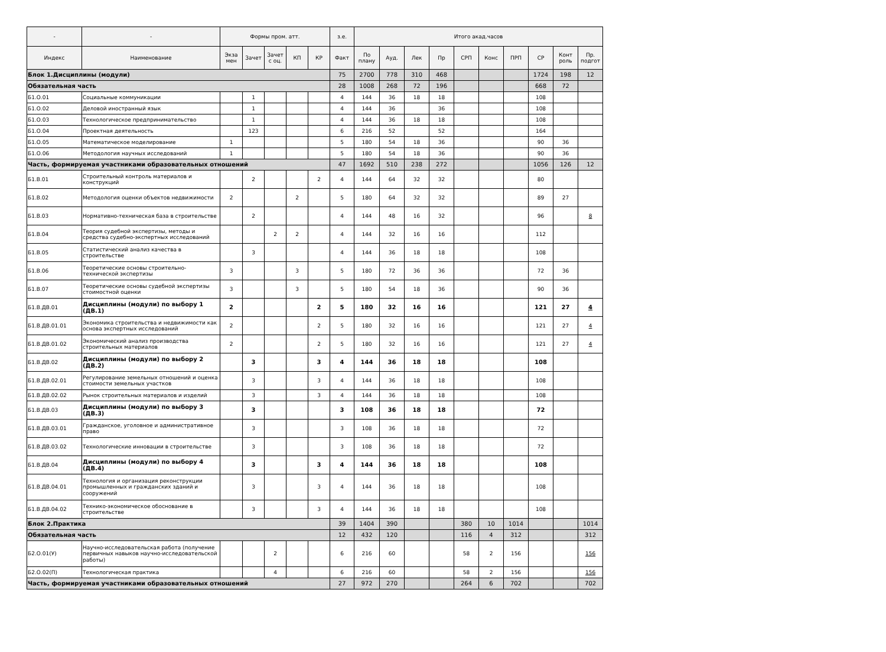| - | - | Формы пром. атт. | | | | | з.е. | Итого акад.часов | | | | | | | | | |
| --- | --- | --- | --- | --- | --- | --- | --- | --- | --- | --- | --- | --- | --- | --- | --- | --- | --- |
| Индекс | Наименование | Экза мен | Зачет | Зачет с оц. | КП | КР | Факт | По плану | Ауд. | Лек | Пр | СРП | Конс | ПРП | СР | Конт роль | Пр. подгот |
| Блок 1.Дисциплины (модули) | | | | | | | 75 | 2700 | 778 | 310 | 468 | | | | 1724 | 198 | 12 |
| Обязательная часть | | | | | | | 28 | 1008 | 268 | 72 | 196 | | | | 668 | 72 | |
| Б1.О.01 | Социальные коммуникации | | 1 | | | | 4 | 144 | 36 | 18 | 18 | | | | 108 | | |
| Б1.О.02 | Деловой иностранный язык | | 1 | | | | 4 | 144 | 36 | | 36 | | | | 108 | | |
| Б1.О.03 | Технологическое предпринимательство | | 1 | | | | 4 | 144 | 36 | 18 | 18 | | | | 108 | | |
| Б1.О.04 | Проектная деятельность | | 123 | | | | 6 | 216 | 52 | | 52 | | | | 164 | | |
| Б1.О.05 | Математическое моделирование | 1 | | | | | 5 | 180 | 54 | 18 | 36 | | | | 90 | 36 | |
| Б1.О.06 | Методология научных исследований | 1 | | | | | 5 | 180 | 54 | 18 | 36 | | | | 90 | 36 | |
| Часть, формируемая участниками образовательных отношений | | | | | | | 47 | 1692 | 510 | 238 | 272 | | | | 1056 | 126 | 12 |
| Б1.В.01 | Строительный контроль материалов и конструкций | | 2 | | | 2 | 4 | 144 | 64 | 32 | 32 | | | | 80 | | |
| Б1.В.02 | Методология оценки объектов недвижимости | 2 | | | 2 | | 5 | 180 | 64 | 32 | 32 | | | | 89 | 27 | |
| Б1.В.03 | Нормативно-техническая база в строительстве | | 2 | | | | 4 | 144 | 48 | 16 | 32 | | | | 96 | | 8 |
| Б1.В.04 | Теория судебной экспертизы, методы и средства судебно-экспертных исследований | | | 2 | 2 | | 4 | 144 | 32 | 16 | 16 | | | | 112 | | |
| Б1.В.05 | Статистический анализ качества в строительстве | | 3 | | | | 4 | 144 | 36 | 18 | 18 | | | | 108 | | |
| Б1.В.06 | Теоретические основы строительно-технической экспертизы | 3 | | | 3 | | 5 | 180 | 72 | 36 | 36 | | | | 72 | 36 | |
| Б1.В.07 | Теоретические основы судебной экспертизы стоимостной оценки | 3 | | | 3 | | 5 | 180 | 54 | 18 | 36 | | | | 90 | 36 | |
| Б1.В.ДВ.01 | Дисциплины (модули) по выбору 1 (ДВ.1) | 2 | | | | 2 | 5 | 180 | 32 | 16 | 16 | | | | 121 | 27 | 4 |
| Б1.В.ДВ.01.01 | Экономика строительства и недвижимости как основа экспертных исследований | 2 | | | | 2 | 5 | 180 | 32 | 16 | 16 | | | | 121 | 27 | 4 |
| Б1.В.ДВ.01.02 | Экономический анализ производства строительных материалов | 2 | | | | 2 | 5 | 180 | 32 | 16 | 16 | | | | 121 | 27 | 4 |
| Б1.В.ДВ.02 | Дисциплины (модули) по выбору 2 (ДВ.2) | | 3 | | | 3 | 4 | 144 | 36 | 18 | 18 | | | | 108 | | |
| Б1.В.ДВ.02.01 | Регулирование земельных отношений и оценка стоимости земельных участков | | 3 | | | 3 | 4 | 144 | 36 | 18 | 18 | | | | 108 | | |
| Б1.В.ДВ.02.02 | Рынок строительных материалов и изделий | | 3 | | | 3 | 4 | 144 | 36 | 18 | 18 | | | | 108 | | |
| Б1.В.ДВ.03 | Дисциплины (модули) по выбору 3 (ДВ.3) | | 3 | | | | 3 | 108 | 36 | 18 | 18 | | | | 72 | | |
| Б1.В.ДВ.03.01 | Гражданское, уголовное и административное право | | 3 | | | | 3 | 108 | 36 | 18 | 18 | | | | 72 | | |
| Б1.В.ДВ.03.02 | Технологические инновации в строительстве | | 3 | | | | 3 | 108 | 36 | 18 | 18 | | | | 72 | | |
| Б1.В.ДВ.04 | Дисциплины (модули) по выбору 4 (ДВ.4) | | 3 | | | 3 | 4 | 144 | 36 | 18 | 18 | | | | 108 | | |
| Б1.В.ДВ.04.01 | Технология и организация реконструкции промышленных и гражданских зданий и сооружений | | 3 | | | 3 | 4 | 144 | 36 | 18 | 18 | | | | 108 | | |
| Б1.В.ДВ.04.02 | Технико-экономическое обоснование в строительстве | | 3 | | | 3 | 4 | 144 | 36 | 18 | 18 | | | | 108 | | |
| Блок 2.Практика | | | | | | | 39 | 1404 | 390 | | | 380 | 10 | 1014 | | | 1014 |
| Обязательная часть | | | | | | | 12 | 432 | 120 | | | 116 | 4 | 312 | | | 312 |
| Б2.О.01(У) | Научно-исследовательская работа (получение первичных навыков научно-исследовательской работы) | | | 2 | | | 6 | 216 | 60 | | | 58 | 2 | 156 | | | 156 |
| Б2.О.02(П) | Технологическая практика | | | 4 | | | 6 | 216 | 60 | | | 58 | 2 | 156 | | | 156 |
| Часть, формируемая участниками образовательных отношений | | | | | | | 27 | 972 | 270 | | | 264 | 6 | 702 | | | 702 |